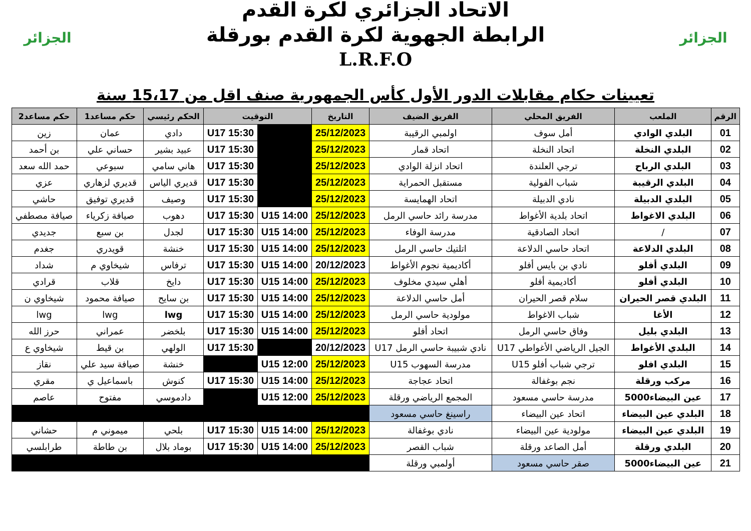الجزائر
الاتحاد الجزائري لكرة القدم
الرابطة الجهوية لكرة القدم بورقلة
L.R.F.O
الجزائر
تعيينات حكام مقابلات الدور الأول كأس الجمهورية صنف اقل من 15،17 سنة
| الرقم | الملعب | الفريق المحلي | الفريق الضيف | التاريخ | التوقيت | | الحكم رئيسي | حكم مساعد1 | حكم مساعد2 |
| --- | --- | --- | --- | --- | --- | --- | --- | --- | --- |
| 01 | البلدي الوادي | أمل سوف | اولمبي الرقيبة | 25/12/2023 | | U17 15:30 | دادي | عمان | زين |
| 02 | البلدي النخلة | اتحاد النخلة | اتحاد قمار | 25/12/2023 | | U17 15:30 | عبيد بشير | حساني علي | بن أحمد |
| 03 | البلدي الرباح | ترجي العلندة | اتحاد انزلة الوادي | 25/12/2023 | | U17 15:30 | هاني سامي | سبوعي | حمد الله سعد |
| 04 | البلدي الرقيبة | شباب الفولية | مستقبل الحمراية | 25/12/2023 | | U17 15:30 | قديري الياس | قديري لزهاري | عزي |
| 05 | البلدي الدبيلة | نادي الدبيلة | اتحاد الهمايسة | 25/12/2023 | | U17 15:30 | وصيف | قديري توفيق | حاشي |
| 06 | البلدي الاغواط | اتحاد بلدية الأغواط | مدرسة رائد حاسي الرمل | 25/12/2023 | U15 14:00 | U17 15:30 | دهوب | صيافة زكرياء | صيافة مصطفي |
| 07 | / | اتحاد الصادقية | مدرسة الوفاء | 25/12/2023 | U15 14:00 | U17 15:30 | لجدل | بن سبع | جديدي |
| 08 | البلدي الدلاعة | اتحاد حاسي الدلاعة | اتلتيك حاسي الرمل | 25/12/2023 | U15 14:00 | U17 15:30 | خنشة | قويدري | جغدم |
| 09 | البلدي أفلو | نادي بن بايس أفلو | أكاديمية نجوم الأغواط | 20/12/2023 | U15 14:00 | U17 15:30 | ترفاس | شيخاوي م | شداد |
| 10 | البلدي أفلو | أكاديمية أفلو | أهلي سيدي مخلوف | 25/12/2023 | U15 14:00 | U17 15:30 | دايخ | قلاب | قرادي |
| 11 | البلدي قصر الحيران | سلام قصر الحيران | أمل حاسي الدلاعة | 25/12/2023 | U15 14:00 | U17 15:30 | بن سايح | صيافة محمود | شيخاوي ن |
| 12 | الأغا | شباب الاغواط | مولودية حاسي الرمل | 25/12/2023 | U15 14:00 | U17 15:30 | lwg | lwg | lwg |
| 13 | البلدي بليل | وفاق حاسي الرمل | اتحاد أفلو | 25/12/2023 | U15 14:00 | U17 15:30 | بلخضر | عمراني | حرز الله |
| 14 | البلدي الأغواط | الجيل الرياضي الأغواطي U17 | نادي شبيبة حاسي الرمل U17 | 20/12/2023 | | U17 15:30 | الولهي | بن قيط | شيخاوي ع |
| 15 | البلدي افلو | ترجي شباب أفلو U15 | مدرسة السهوب U15 | 25/12/2023 | U15 12:00 | | خنشة | صيافة سيد علي | نقاز |
| 16 | مركب ورقلة | نجم بوغفالة | اتحاد عجاجة | 25/12/2023 | U15 14:00 | U17 15:30 | كنوش | باسماعيل ي | مقري |
| 17 | عين البيضاء5000 | مدرسة حاسي مسعود | المجمع الرياضي ورقلة | 25/12/2023 | U15 12:00 | | دادموسي | مفتوح | عاصم |
| 18 | البلدي عين البيضاء | اتحاد عين البيضاء | راسينغ حاسي مسعود | | | | | | |
| 19 | البلدي عين البيضاء | مولودية عين البيضاء | نادي بوغفالة | 25/12/2023 | U15 14:00 | U17 15:30 | بلحي | ميموني م | حشاني |
| 20 | البلدي ورقلة | أمل الصاعد ورقلة | شباب القصر | 25/12/2023 | U15 14:00 | U17 15:30 | بوماد بلال | بن طاطة | طرابلسي |
| 21 | عين البيضاء5000 | صقر حاسي مسعود | أولمبي ورقلة | | | | | | |